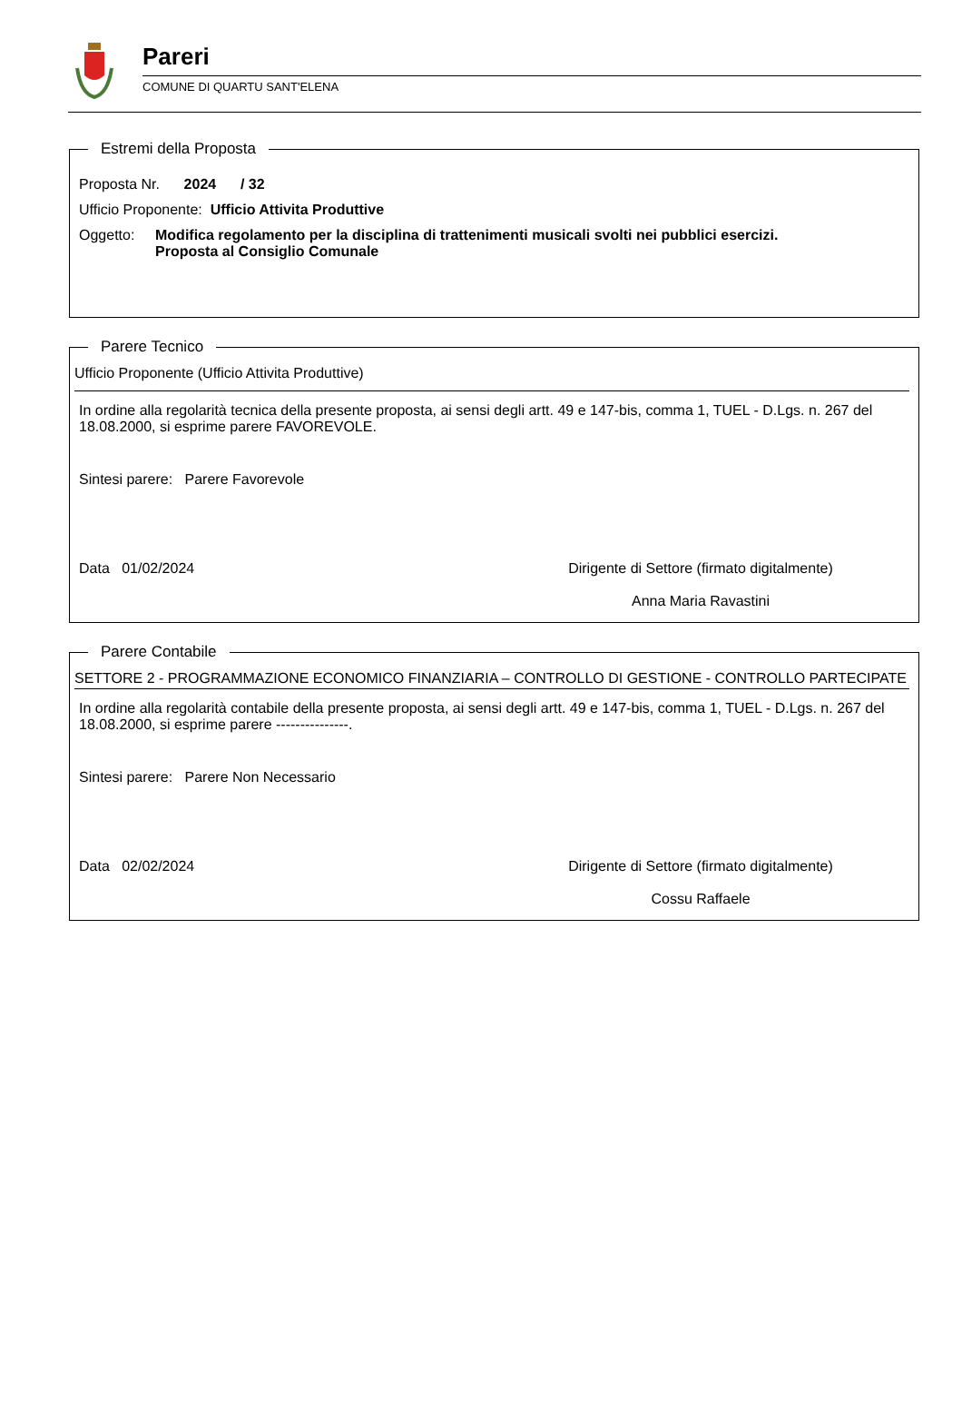Pareri
COMUNE DI QUARTU SANT'ELENA
Estremi della Proposta
Proposta Nr. 2024 / 32
Ufficio Proponente: Ufficio Attivita Produttive
Oggetto: Modifica regolamento per la disciplina di trattenimenti musicali svolti nei pubblici esercizi.
Proposta al Consiglio Comunale
Parere Tecnico
Ufficio Proponente (Ufficio Attivita Produttive)
In ordine alla regolarità tecnica della presente proposta, ai sensi degli artt. 49 e 147-bis, comma 1, TUEL - D.Lgs. n. 267 del 18.08.2000, si esprime parere FAVOREVOLE.
Sintesi parere: Parere Favorevole
Data 01/02/2024 Dirigente di Settore (firmato digitalmente)
Anna Maria Ravastini
Parere Contabile
SETTORE 2 - PROGRAMMAZIONE ECONOMICO FINANZIARIA – CONTROLLO DI GESTIONE - CONTROLLO PARTECIPATE
In ordine alla regolarità contabile della presente proposta, ai sensi degli artt. 49 e 147-bis, comma 1, TUEL - D.Lgs. n. 267 del 18.08.2000, si esprime parere ---------------.
Sintesi parere: Parere Non Necessario
Data 02/02/2024 Dirigente di Settore (firmato digitalmente)
Cossu Raffaele